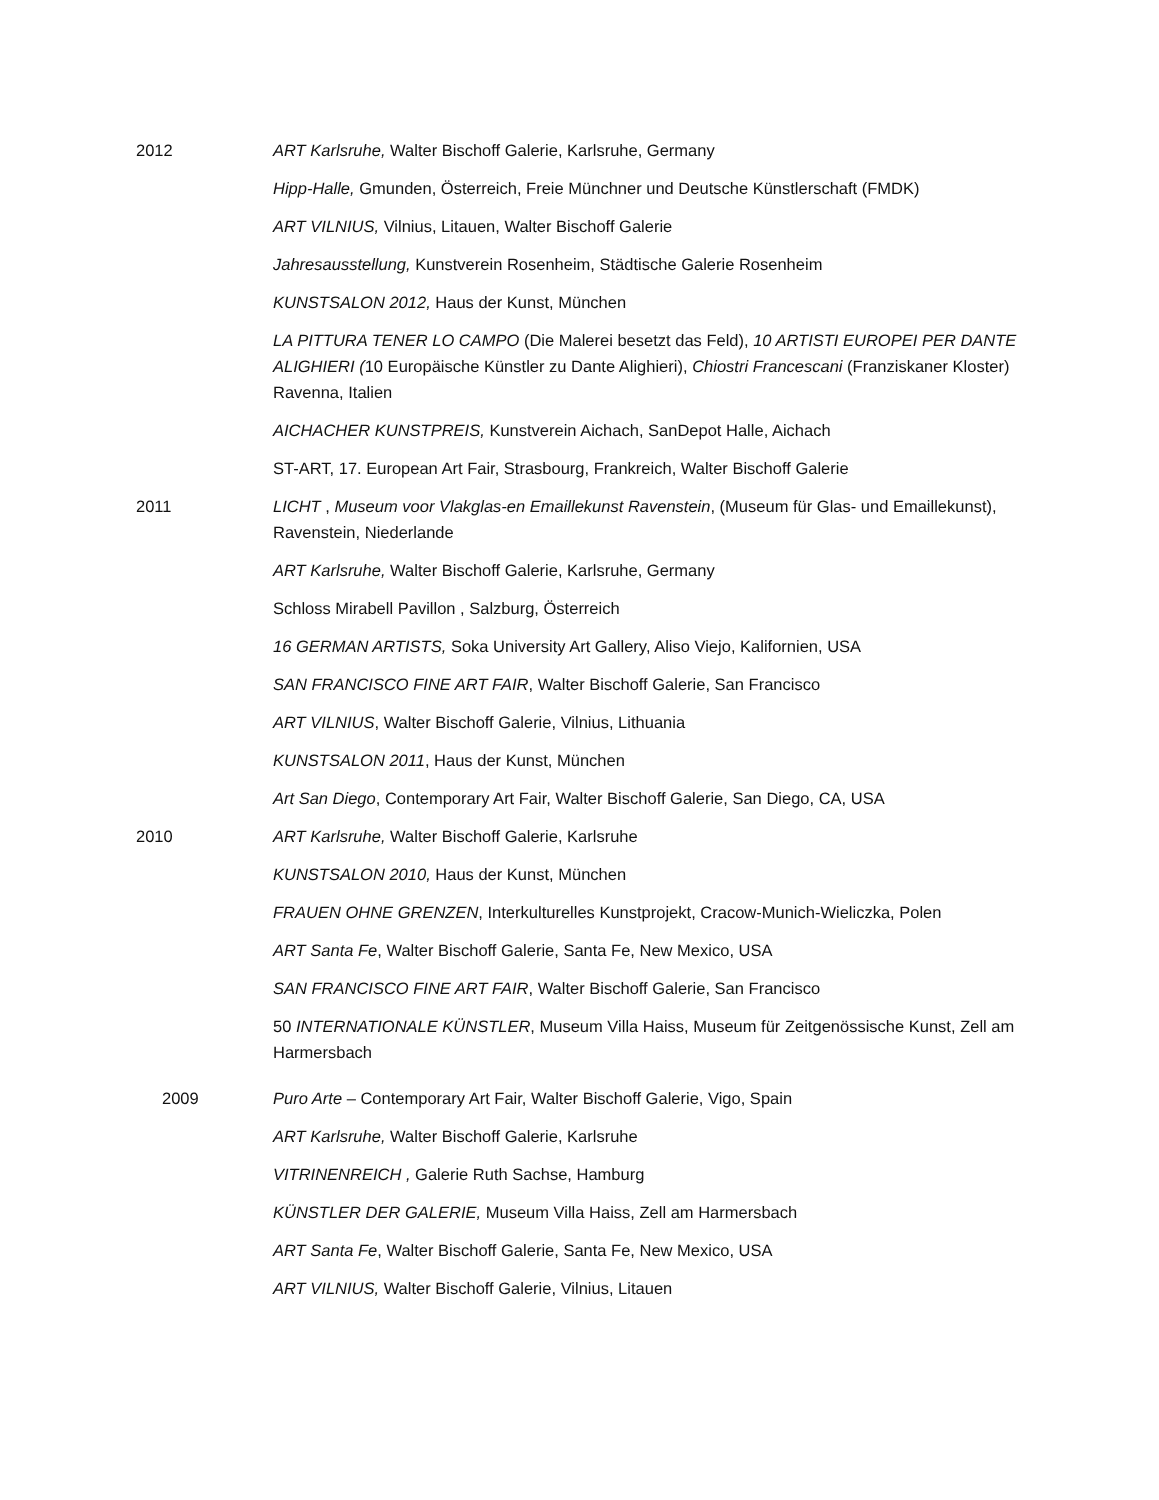2012 ART Karlsruhe, Walter Bischoff Galerie, Karlsruhe, Germany
Hipp-Halle, Gmunden, Österreich, Freie Münchner und Deutsche Künstlerschaft (FMDK)
ART VILNIUS, Vilnius, Litauen, Walter Bischoff Galerie
Jahresausstellung, Kunstverein Rosenheim, Städtische Galerie Rosenheim
KUNSTSALON 2012, Haus der Kunst, München
LA PITTURA TENER LO CAMPO (Die Malerei besetzt das Feld), 10 ARTISTI EUROPEI PER DANTE ALIGHIERI (10 Europäische Künstler zu Dante Alighieri), Chiostri Francescani (Franziskaner Kloster) Ravenna, Italien
AICHACHER KUNSTPREIS, Kunstverein Aichach, SanDepot Halle, Aichach
ST-ART, 17. European Art Fair, Strasbourg, Frankreich, Walter Bischoff Galerie
2011 LICHT , Museum voor Vlakglas-en Emaillekunst Ravenstein, (Museum für Glas- und Emaillekunst), Ravenstein, Niederlande
ART Karlsruhe, Walter Bischoff Galerie, Karlsruhe, Germany
Schloss Mirabell Pavillon , Salzburg, Österreich
16 GERMAN ARTISTS, Soka University Art Gallery, Aliso Viejo, Kalifornien, USA
SAN FRANCISCO FINE ART FAIR, Walter Bischoff Galerie, San Francisco
ART VILNIUS, Walter Bischoff Galerie, Vilnius, Lithuania
KUNSTSALON 2011, Haus der Kunst, München
Art San Diego, Contemporary Art Fair, Walter Bischoff Galerie, San Diego, CA, USA
2010 ART Karlsruhe, Walter Bischoff Galerie, Karlsruhe
KUNSTSALON 2010, Haus der Kunst, München
FRAUEN OHNE GRENZEN, Interkulturelles Kunstprojekt, Cracow-Munich-Wieliczka, Polen
ART Santa Fe, Walter Bischoff Galerie, Santa Fe, New Mexico, USA
SAN FRANCISCO FINE ART FAIR, Walter Bischoff Galerie, San Francisco
50 INTERNATIONALE KÜNSTLER, Museum Villa Haiss, Museum für Zeitgenössische Kunst, Zell am Harmersbach
2009 Puro Arte – Contemporary Art Fair, Walter Bischoff Galerie, Vigo, Spain
ART Karlsruhe, Walter Bischoff Galerie, Karlsruhe
VITRINENREICH , Galerie Ruth Sachse, Hamburg
KÜNSTLER DER GALERIE, Museum Villa Haiss, Zell am Harmersbach
ART Santa Fe, Walter Bischoff Galerie, Santa Fe, New Mexico, USA
ART VILNIUS, Walter Bischoff Galerie, Vilnius, Litauen